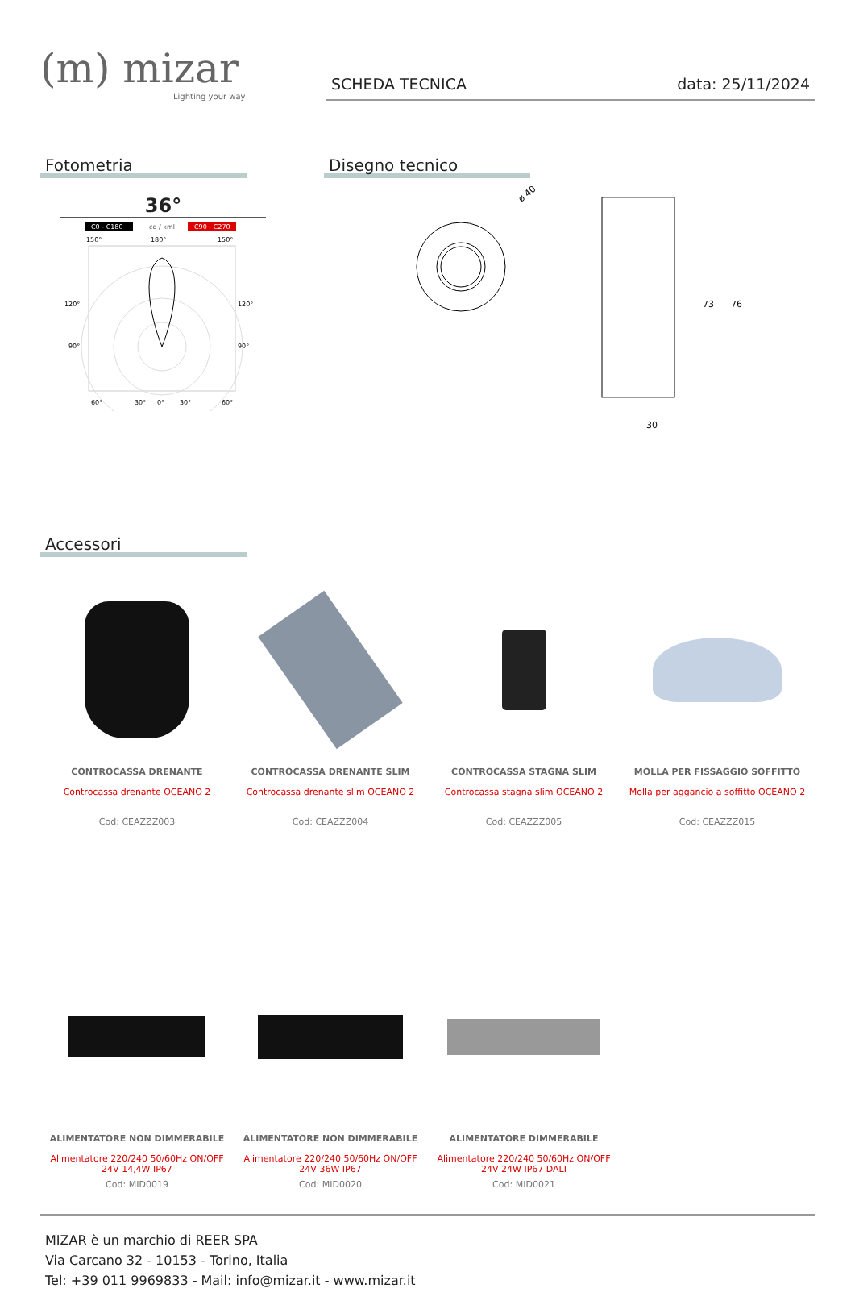(m) mizar
Lighting your way
SCHEDA TECNICA data: 25/11/2024
Fotometria
36°
C0 - C180
cd / kml
C90 - C270
150°
180°
150°
120°
120°
90°
90°
60°
30°
0°
30°
60°
Disegno tecnico
ø 40
30
73
76
Accessori
CONTROCASSA DRENANTE
Controcassa drenante OCEANO 2
Cod: CEAZZZ003
CONTROCASSA DRENANTE SLIM
Controcassa drenante slim OCEANO 2
Cod: CEAZZZ004
CONTROCASSA STAGNA SLIM
Controcassa stagna slim OCEANO 2
Cod: CEAZZZ005
MOLLA PER FISSAGGIO SOFFITTO
Molla per aggancio a soffitto OCEANO 2
Cod: CEAZZZ015
ALIMENTATORE NON DIMMERABILE
Alimentatore 220/240 50/60Hz ON/OFF
24V 14,4W IP67
Cod: MID0019
ALIMENTATORE NON DIMMERABILE
Alimentatore 220/240 50/60Hz ON/OFF
24V 36W IP67
Cod: MID0020
ALIMENTATORE DIMMERABILE
Alimentatore 220/240 50/60Hz ON/OFF
24V 24W IP67 DALI
Cod: MID0021
MIZAR è un marchio di REER SPA
Via Carcano 32 - 10153 - Torino, Italia
Tel: +39 011 9969833 - Mail: info@mizar.it - www.mizar.it